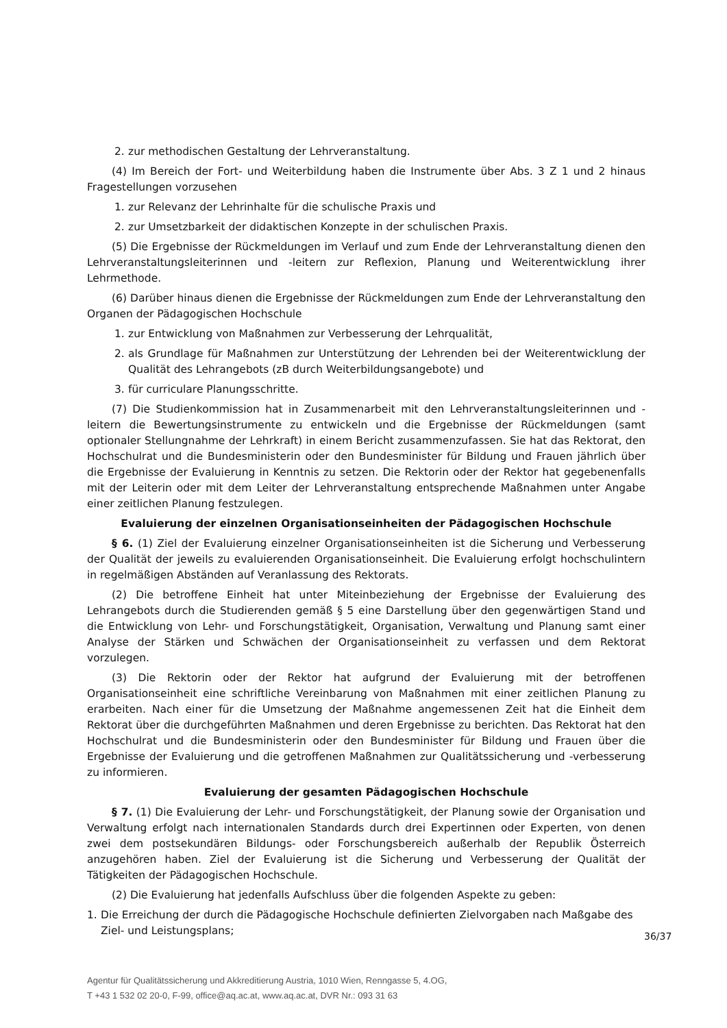2. zur methodischen Gestaltung der Lehrveranstaltung.
(4) Im Bereich der Fort- und Weiterbildung haben die Instrumente über Abs. 3 Z 1 und 2 hinaus Fragestellungen vorzusehen
1. zur Relevanz der Lehrinhalte für die schulische Praxis und
2. zur Umsetzbarkeit der didaktischen Konzepte in der schulischen Praxis.
(5) Die Ergebnisse der Rückmeldungen im Verlauf und zum Ende der Lehrveranstaltung dienen den Lehrveranstaltungsleiterinnen und -leitern zur Reflexion, Planung und Weiterentwicklung ihrer Lehrmethode.
(6) Darüber hinaus dienen die Ergebnisse der Rückmeldungen zum Ende der Lehrveranstaltung den Organen der Pädagogischen Hochschule
1. zur Entwicklung von Maßnahmen zur Verbesserung der Lehrqualität,
2. als Grundlage für Maßnahmen zur Unterstützung der Lehrenden bei der Weiterentwicklung der Qualität des Lehrangebots (zB durch Weiterbildungsangebote) und
3. für curriculare Planungsschritte.
(7) Die Studienkommission hat in Zusammenarbeit mit den Lehrveranstaltungsleiterinnen und -leitern die Bewertungsinstrumente zu entwickeln und die Ergebnisse der Rückmeldungen (samt optionaler Stellungnahme der Lehrkraft) in einem Bericht zusammenzufassen. Sie hat das Rektorat, den Hochschulrat und die Bundesministerin oder den Bundesminister für Bildung und Frauen jährlich über die Ergebnisse der Evaluierung in Kenntnis zu setzen. Die Rektorin oder der Rektor hat gegebenenfalls mit der Leiterin oder mit dem Leiter der Lehrveranstaltung entsprechende Maßnahmen unter Angabe einer zeitlichen Planung festzulegen.
Evaluierung der einzelnen Organisationseinheiten der Pädagogischen Hochschule
§ 6. (1) Ziel der Evaluierung einzelner Organisationseinheiten ist die Sicherung und Verbesserung der Qualität der jeweils zu evaluierenden Organisationseinheit. Die Evaluierung erfolgt hochschulintern in regelmäßigen Abständen auf Veranlassung des Rektorats.
(2) Die betroffene Einheit hat unter Miteinbeziehung der Ergebnisse der Evaluierung des Lehrangebots durch die Studierenden gemäß § 5 eine Darstellung über den gegenwärtigen Stand und die Entwicklung von Lehr- und Forschungstätigkeit, Organisation, Verwaltung und Planung samt einer Analyse der Stärken und Schwächen der Organisationseinheit zu verfassen und dem Rektorat vorzulegen.
(3) Die Rektorin oder der Rektor hat aufgrund der Evaluierung mit der betroffenen Organisationseinheit eine schriftliche Vereinbarung von Maßnahmen mit einer zeitlichen Planung zu erarbeiten. Nach einer für die Umsetzung der Maßnahme angemessenen Zeit hat die Einheit dem Rektorat über die durchgeführten Maßnahmen und deren Ergebnisse zu berichten. Das Rektorat hat den Hochschulrat und die Bundesministerin oder den Bundesminister für Bildung und Frauen über die Ergebnisse der Evaluierung und die getroffenen Maßnahmen zur Qualitätssicherung und -verbesserung zu informieren.
Evaluierung der gesamten Pädagogischen Hochschule
§ 7. (1) Die Evaluierung der Lehr- und Forschungstätigkeit, der Planung sowie der Organisation und Verwaltung erfolgt nach internationalen Standards durch drei Expertinnen oder Experten, von denen zwei dem postsekundären Bildungs- oder Forschungsbereich außerhalb der Republik Österreich anzugehören haben. Ziel der Evaluierung ist die Sicherung und Verbesserung der Qualität der Tätigkeiten der Pädagogischen Hochschule.
(2) Die Evaluierung hat jedenfalls Aufschluss über die folgenden Aspekte zu geben:
1. Die Erreichung der durch die Pädagogische Hochschule definierten Zielvorgaben nach Maßgabe des Ziel- und Leistungsplans;
36/37
Agentur für Qualitätssicherung und Akkreditierung Austria, 1010 Wien, Renngasse 5, 4.OG,
T +43 1 532 02 20-0, F-99, office@aq.ac.at, www.aq.ac.at, DVR Nr.: 093 31 63